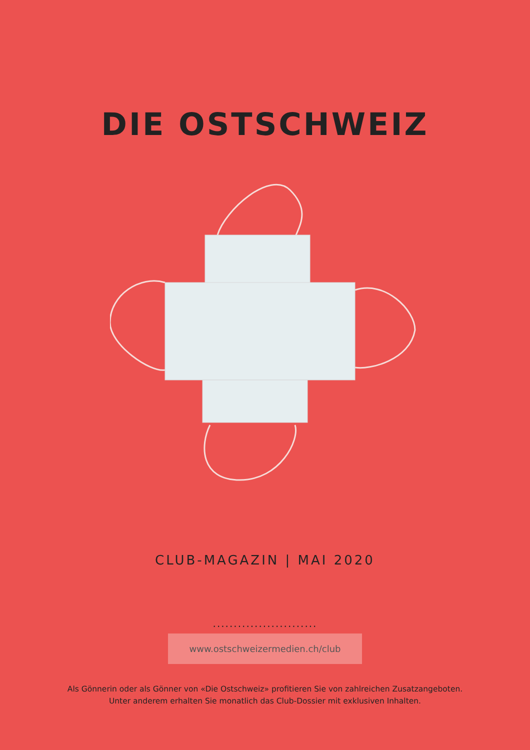DIE OSTSCHWEIZ
CLUB-MAGAZIN | MAI 2020
.........................
www.ostschweizermedien.ch/club
Als Gönnerin oder als Gönner von «Die Ostschweiz» profitieren Sie von zahlreichen Zusatzangeboten.
Unter anderem erhalten Sie monatlich das Club-Dossier mit exklusiven Inhalten.